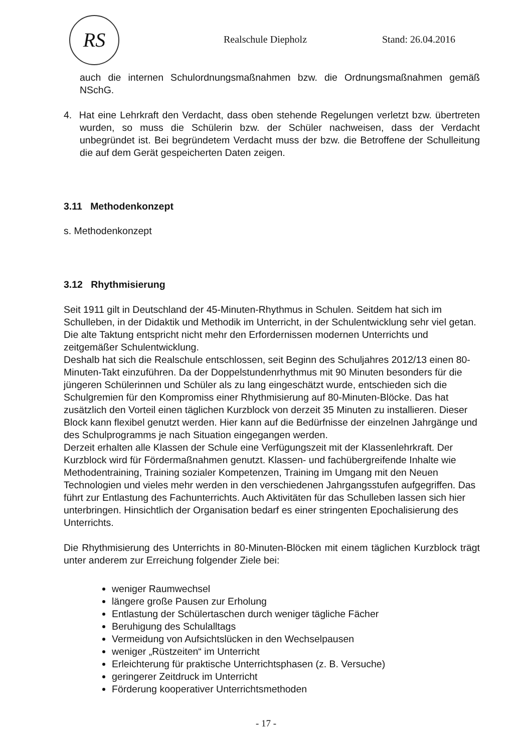RS
Realschule Diepholz Stand: 26.04.2016
auch die internen Schulordnungsmaßnahmen bzw. die Ordnungsmaßnahmen gemäß NSchG.
4. Hat eine Lehrkraft den Verdacht, dass oben stehende Regelungen verletzt bzw. übertreten wurden, so muss die Schülerin bzw. der Schüler nachweisen, dass der Verdacht unbegründet ist. Bei begründetem Verdacht muss der bzw. die Betroffene der Schulleitung die auf dem Gerät gespeicherten Daten zeigen.
3.11 Methodenkonzept
s. Methodenkonzept
3.12 Rhythmisierung
Seit 1911 gilt in Deutschland der 45-Minuten-Rhythmus in Schulen. Seitdem hat sich im Schulleben, in der Didaktik und Methodik im Unterricht, in der Schulentwicklung sehr viel getan. Die alte Taktung entspricht nicht mehr den Erfordernissen modernen Unterrichts und zeitgemäßer Schulentwicklung.
Deshalb hat sich die Realschule entschlossen, seit Beginn des Schuljahres 2012/13 einen 80-Minuten-Takt einzuführen. Da der Doppelstundenrhythmus mit 90 Minuten besonders für die jüngeren Schülerinnen und Schüler als zu lang eingeschätzt wurde, entschieden sich die Schulgremien für den Kompromiss einer Rhythmisierung auf 80-Minuten-Blöcke. Das hat zusätzlich den Vorteil einen täglichen Kurzblock von derzeit 35 Minuten zu installieren. Dieser Block kann flexibel genutzt werden. Hier kann auf die Bedürfnisse der einzelnen Jahrgänge und des Schulprogramms je nach Situation eingegangen werden.
Derzeit erhalten alle Klassen der Schule eine Verfügungszeit mit der Klassenlehrkraft. Der Kurzblock wird für Fördermaßnahmen genutzt. Klassen- und fachübergreifende Inhalte wie Methodentraining, Training sozialer Kompetenzen, Training im Umgang mit den Neuen Technologien und vieles mehr werden in den verschiedenen Jahrgangsstufen aufgegriffen. Das führt zur Entlastung des Fachunterrichts. Auch Aktivitäten für das Schulleben lassen sich hier unterbringen. Hinsichtlich der Organisation bedarf es einer stringenten Epochalisierung des Unterrichts.
Die Rhythmisierung des Unterrichts in 80-Minuten-Blöcken mit einem täglichen Kurzblock trägt unter anderem zur Erreichung folgender Ziele bei:
weniger Raumwechsel
längere große Pausen zur Erholung
Entlastung der Schülertaschen durch weniger tägliche Fächer
Beruhigung des Schulalltags
Vermeidung von Aufsichtslücken in den Wechselpausen
weniger „Rüstzeiten“ im Unterricht
Erleichterung für praktische Unterrichtsphasen (z. B. Versuche)
geringerer Zeitdruck im Unterricht
Förderung kooperativer Unterrichtsmethoden
- 17 -